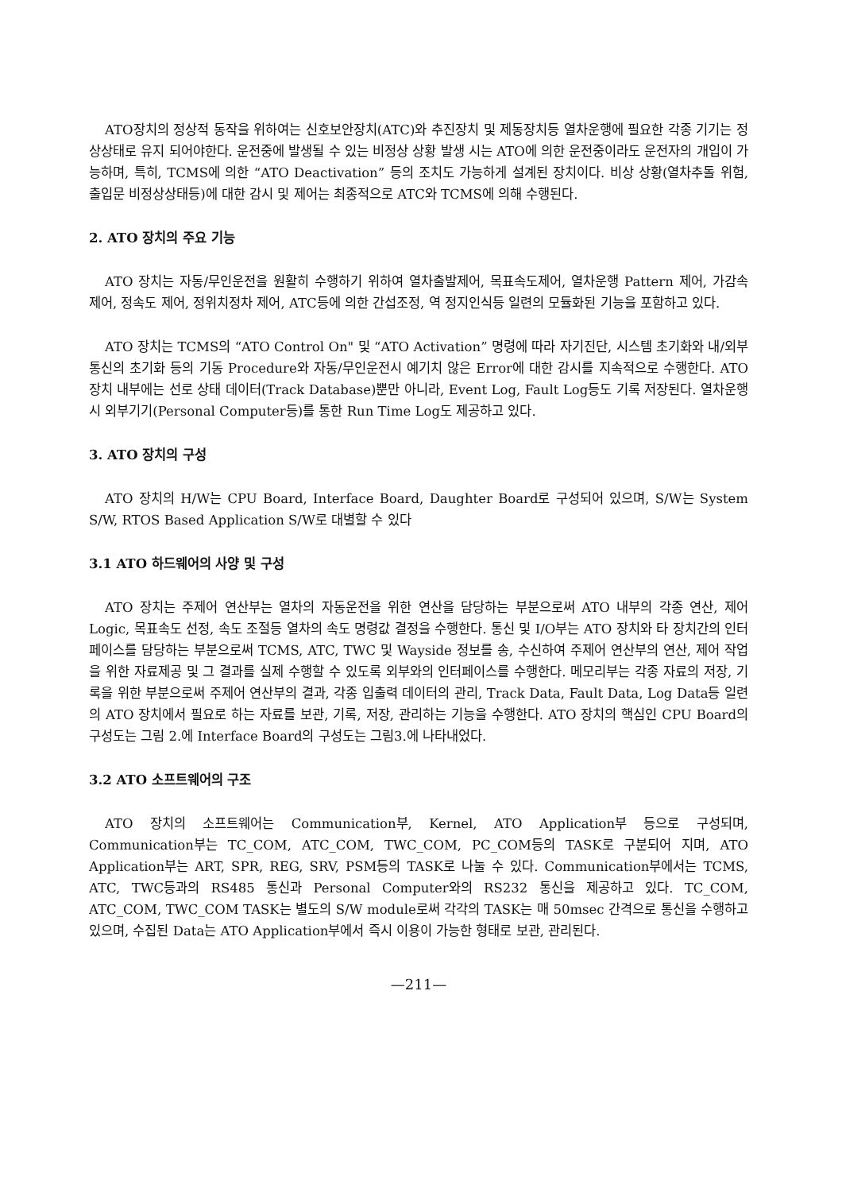ATO장치의 정상적 동작을 위하여는 신호보안장치(ATC)와 추진장치 및 제동장치등 열차운행에 필요한 각종 기기는 정상상태로 유지 되어야한다. 운전중에 발생될 수 있는 비정상 상황 발생 시는 ATO에 의한 운전중이라도 운전자의 개입이 가능하며, 특히, TCMS에 의한 “ATO Deactivation” 등의 조치도 가능하게 설계된 장치이다. 비상 상황(열차추돌 위험, 출입문 비정상상태등)에 대한 감시 및 제어는 최종적으로 ATC와 TCMS에 의해 수행된다.
2. ATO 장치의 주요 기능
ATO 장치는 자동/무인운전을 원활히 수행하기 위하여 열차출발제어, 목표속도제어, 열차운행 Pattern 제어, 가감속 제어, 정속도 제어, 정위치정차 제어, ATC등에 의한 간섭조정, 역 정지인식등 일련의 모듈화된 기능을 포함하고 있다.
ATO 장치는 TCMS의 “ATO Control On" 및 “ATO Activation” 명령에 따라 자기진단, 시스템 초기화와 내/외부 통신의 초기화 등의 기동 Procedure와 자동/무인운전시 예기치 않은 Error에 대한 감시를 지속적으로 수행한다. ATO 장치 내부에는 선로 상태 데이터(Track Database)뿐만 아니라, Event Log, Fault Log등도 기록 저장된다. 열차운행시 외부기기(Personal Computer등)를 통한 Run Time Log도 제공하고 있다.
3. ATO 장치의 구성
ATO 장치의 H/W는 CPU Board, Interface Board, Daughter Board로 구성되어 있으며, S/W는 System S/W, RTOS Based Application S/W로 대별할 수 있다
3.1 ATO 하드웨어의 사양 및 구성
ATO 장치는 주제어 연산부는 열차의 자동운전을 위한 연산을 담당하는 부분으로써 ATO 내부의 각종 연산, 제어 Logic, 목표속도 선정, 속도 조절등 열차의 속도 명령값 결정을 수행한다. 통신 및 I/O부는 ATO 장치와 타 장치간의 인터페이스를 담당하는 부분으로써 TCMS, ATC, TWC 및 Wayside 정보를 송, 수신하여 주제어 연산부의 연산, 제어 작업을 위한 자료제공 및 그 결과를 실제 수행할 수 있도록 외부와의 인터페이스를 수행한다. 메모리부는 각종 자료의 저장, 기록을 위한 부분으로써 주제어 연산부의 결과, 각종 입출력 데이터의 관리, Track Data, Fault Data, Log Data등 일련의 ATO 장치에서 필요로 하는 자료를 보관, 기록, 저장, 관리하는 기능을 수행한다. ATO 장치의 핵심인 CPU Board의 구성도는 그림 2.에 Interface Board의 구성도는 그림3.에 나타내었다.
3.2 ATO 소프트웨어의 구조
ATO 장치의 소프트웨어는 Communication부, Kernel, ATO Application부 등으로 구성되며, Communication부는 TC_COM, ATC_COM, TWC_COM, PC_COM등의 TASK로 구분되어 지며, ATO Application부는 ART, SPR, REG, SRV, PSM등의 TASK로 나눌 수 있다. Communication부에서는 TCMS, ATC, TWC등과의 RS485 통신과 Personal Computer와의 RS232 통신을 제공하고 있다. TC_COM, ATC_COM, TWC_COM TASK는 별도의 S/W module로써 각각의 TASK는 매 50msec 간격으로 통신을 수행하고 있으며, 수집된 Data는 ATO Application부에서 즉시 이용이 가능한 형태로 보관, 관리된다.
—211—